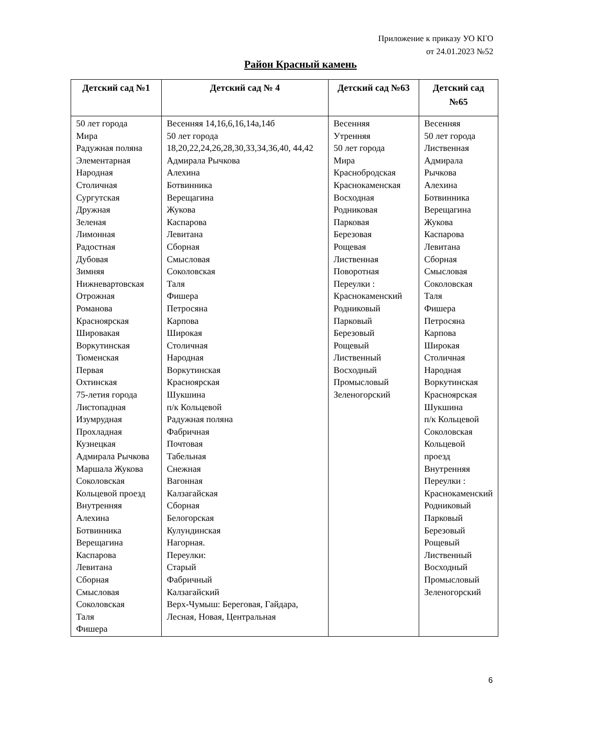Приложение к приказу УО КГО
от 24.01.2023 №52
Район Красный камень
| Детский сад №1 | Детский сад № 4 | Детский сад №63 | Детский сад №65 |
| --- | --- | --- | --- |
| 50 лет города Мира Радужная поляна Элементарная Народная Столичная Сургутская Дружная Зеленая Лимонная Радостная Дубовая Зимняя Нижневартовская Отрожная Романова Красноярская Шировакая Воркутинская Тюменская Первая Охтинская 75-летия города Листопадная Изумрудная Прохладная Кузнецкая Адмирала Рычкова Маршала Жукова Соколовская Кольцевой проезд Внутренняя Алехина Ботвинника Верещагина Каспарова Левитана Сборная Смысловая Соколовская Таля Фишера | Весенняя 14,16,6,16,14а,14б 50 лет города 18,20,22,24,26,28,30,33,34,36,40, 44,42 Адмирала Рычкова Алехина Ботвинника Верещагина Жукова Каспарова Левитана Сборная Смысловая Соколовская Таля Фишера Петросяна Карпова Широкая Столичная Народная Воркутинская Красноярская Шукшина п/к Кольцевой Радужная поляна Фабричная Почтовая Табельная Снежная Вагонная Калзагайская Сборная Белогорская Кулундинская Нагорная. Переулки: Старый Фабричный Калзагайский Верх-Чумыш: Береговая, Гайдара, Лесная, Новая, Центральная | Весенняя Утренняя 50 лет города Мира Краснобродская Краснокаменская Восходная Родниковая Парковая Березовая Рощевая Лиственная Поворотная Переулки : Краснокаменский Родниковый Парковый Березовый Рощевый Лиственный Восходный Промысловый Зеленогорский | Весенняя 50 лет города Лиственная Адмирала Рычкова Алехина Ботвинника Верещагина Жукова Каспарова Левитана Сборная Смысловая Соколовская Таля Фишера Петросяна Карпова Широкая Столичная Народная Воркутинская Красноярская Шукшина п/к Кольцевой Соколовская Кольцевой проезд Внутренняя Переулки : Краснокаменский Родниковый Парковый Березовый Рощевый Лиственный Восходный Промысловый Зеленогорский |
6